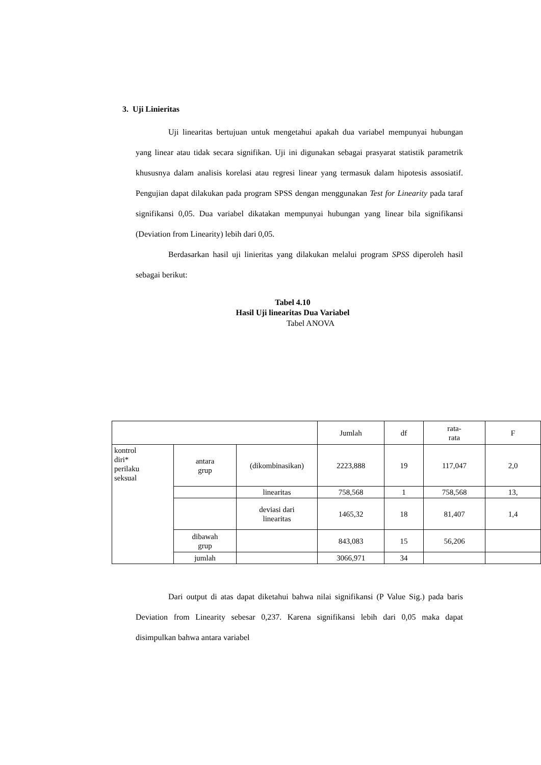3. Uji Linieritas
Uji linearitas bertujuan untuk mengetahui apakah dua variabel mempunyai hubungan yang linear atau tidak secara signifikan. Uji ini digunakan sebagai prasyarat statistik parametrik khususnya dalam analisis korelasi atau regresi linear yang termasuk dalam hipotesis assosiatif. Pengujian dapat dilakukan pada program SPSS dengan menggunakan Test for Linearity pada taraf signifikansi 0,05. Dua variabel dikatakan mempunyai hubungan yang linear bila signifikansi (Deviation from Linearity) lebih dari 0,05.
Berdasarkan hasil uji linieritas yang dilakukan melalui program SPSS diperoleh hasil sebagai berikut:
Tabel 4.10
Hasil Uji linearitas Dua Variabel
Tabel ANOVA
| | | | Jumlah | df | rata- rata | F |
| kontrol diri* perilaku seksual | antara grup | (dikombinasikan) | 2223,888 | 19 | 117,047 | 2,0 |
| | | linearitas | 758,568 | 1 | 758,568 | 13, |
| | | deviasi dari linearitas | 1465,32 | 18 | 81,407 | 1,4 |
| | dibawah grup | | 843,083 | 15 | 56,206 | |
| | jumlah | | 3066,971 | 34 | | |
Dari output di atas dapat diketahui bahwa nilai signifikansi (P Value Sig.) pada baris Deviation from Linearity sebesar 0,237. Karena signifikansi lebih dari 0,05 maka dapat disimpulkan bahwa antara variabel